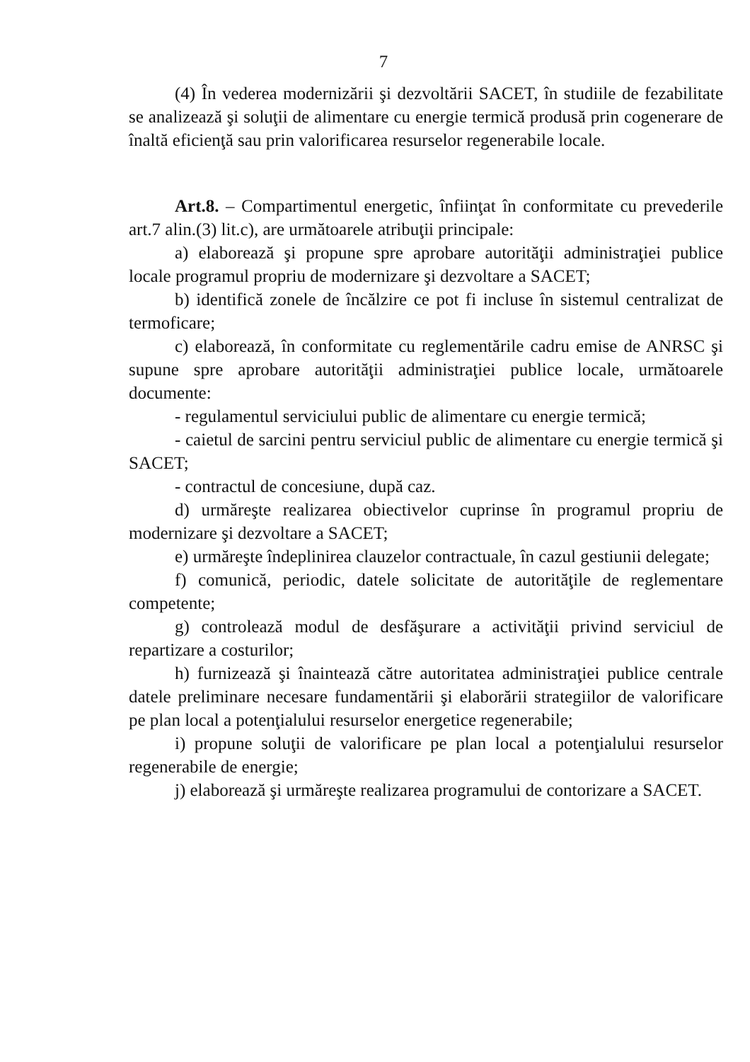7
(4) În vederea modernizării şi dezvoltării SACET, în studiile de fezabilitate se analizează şi soluţii de alimentare cu energie termică produsă prin cogenerare de înaltă eficienţă sau prin valorificarea resurselor regenerabile locale.
Art.8. – Compartimentul energetic, înfiinţat în conformitate cu prevederile art.7 alin.(3) lit.c), are următoarele atribuţii principale:
a) elaborează şi propune spre aprobare autorităţii administraţiei publice locale programul propriu de modernizare şi dezvoltare a SACET;
b) identifică zonele de încălzire ce pot fi incluse în sistemul centralizat de termoficare;
c) elaborează, în conformitate cu reglementările cadru emise de ANRSC şi supune spre aprobare autorităţii administraţiei publice locale, următoarele documente:
- regulamentul serviciului public de alimentare cu energie termică;
- caietul de sarcini pentru serviciul public de alimentare cu energie termică şi SACET;
- contractul de concesiune, după caz.
d) urmăreşte realizarea obiectivelor cuprinse în programul propriu de modernizare şi dezvoltare a SACET;
e) urmăreşte îndeplinirea clauzelor contractuale, în cazul gestiunii delegate;
f) comunică, periodic, datele solicitate de autorităţile de reglementare competente;
g) controlează modul de desfăşurare a activităţii privind serviciul de repartizare a costurilor;
h) furnizează şi înaintează către autoritatea administraţiei publice centrale datele preliminare necesare fundamentării şi elaborării strategiilor de valorificare pe plan local a potenţialului resurselor energetice regenerabile;
i) propune soluţii de valorificare pe plan local a potenţialului resurselor regenerabile de energie;
j) elaborează şi urmăreşte realizarea programului de contorizare a SACET.